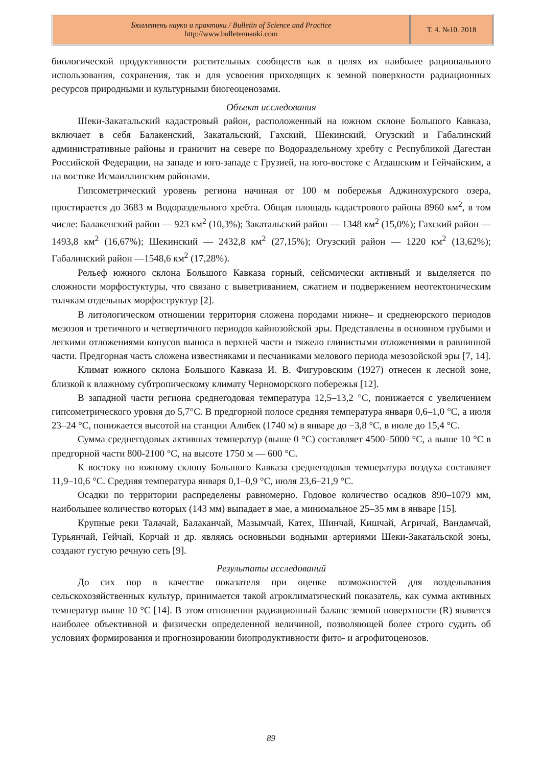Бюллетень науки и практики / Bulletin of Science and Practice
http://www.bulletennauki.com
Т. 4. №10. 2018
биологической продуктивности растительных сообществ как в целях их наиболее рационального использования, сохранения, так и для усвоения приходящих к земной поверхности радиационных ресурсов природными и культурными биогеоценозами.
Объект исследования
Шеки-Закатальский кадастровый район, расположенный на южном склоне Большого Кавказа, включает в себя Балакенский, Закатальский, Гахский, Шекинский, Огузский и Габалинский административные районы и граничит на севере по Водораздельному хребту с Республикой Дагестан Российской Федерации, на западе и юго-западе с Грузией, на юго-востоке с Агдашским и Гейчайским, а на востоке Исмаиллинским районами.
Гипсометрический уровень региона начиная от 100 м побережья Аджинохурского озера, простирается до 3683 м Водораздельного хребта. Общая площадь кадастрового района 8960 км<sup>2</sup>, в том числе: Балакенский район — 923 км<sup>2</sup> (10,3%); Закатальский район — 1348 км<sup>2</sup> (15,0%); Гахский район — 1493,8 км<sup>2</sup> (16,67%); Шекинский — 2432,8 км<sup>2</sup> (27,15%); Огузский район — 1220 км<sup>2</sup> (13,62%); Габалинский район —1548,6 км<sup>2</sup> (17,28%).
Рельеф южного склона Большого Кавказа горный, сейсмически активный и выделяется по сложности морфостуктуры, что связано с выветриванием, сжатием и подвержением неотектоническим толчкам отдельных морфоструктур [2].
В литологическом отношении территория сложена породами нижне– и среднеюрского периодов мезозоя и третичного и четвертичного периодов кайнозойской эры. Представлены в основном грубыми и легкими отложениями конусов выноса в верхней части и тяжело глинистыми отложениями в равнинной части. Предгорная часть сложена известняками и песчаниками мелового периода мезозойской эры [7, 14].
Климат южного склона Большого Кавказа И. В. Фигуровским (1927) отнесен к лесной зоне, близкой к влажному субтропическому климату Черноморского побережья [12].
В западной части региона среднегодовая температура 12,5–13,2 °С, понижается с увеличением гипсометрического уровня до 5,7°С. В предгорной полосе средняя температура января 0,6–1,0 °С, а июля 23–24 °С, понижается высотой на станции Алибек (1740 м) в январе до −3,8 °С, в июле до 15,4 °С.
Сумма среднегодовых активных температур (выше 0 °С) составляет 4500–5000 °С, а выше 10 °С в предгорной части 800-2100 °С, на высоте 1750 м — 600 °С.
К востоку по южному склону Большого Кавказа среднегодовая температура воздуха составляет 11,9–10,6 °С. Средняя температура января 0,1–0,9 °С, июля 23,6–21,9 °С.
Осадки по территории распределены равномерно. Годовое количество осадков 890–1079 мм, наибольшее количество которых (143 мм) выпадает в мае, а минимальное 25–35 мм в январе [15].
Крупные реки Талачай, Балаканчай, Мазымчай, Катех, Шинчай, Кишчай, Агричай, Вандамчай, Турьянчай, Гейчай, Корчай и др. являясь основными водными артериями Шеки-Закатальской зоны, создают густую речную сеть [9].
Результаты исследований
До сих пор в качестве показателя при оценке возможностей для возделывания сельскохозяйственных культур, принимается такой агроклиматический показатель, как сумма активных температур выше 10 °С [14]. В этом отношении радиационный баланс земной поверхности (R) является наиболее объективной и физически определенной величиной, позволяющей более строго судить об условиях формирования и прогнозировании биопродуктивности фито- и агрофитоценозов.
89